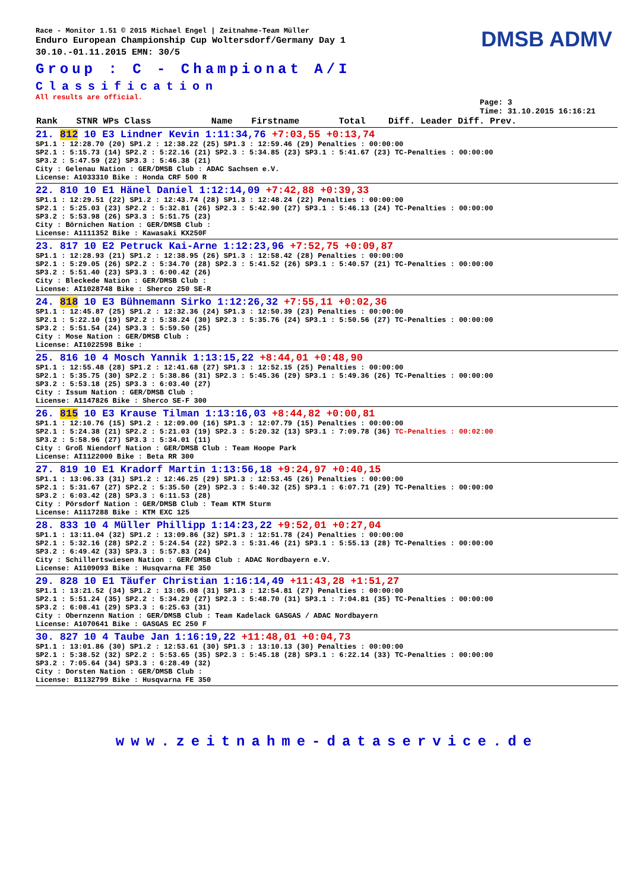DMSB ADMV
Race - Monitor 1.51 © 2015 Michael Engel | Zeitnahme-Team Müller
Enduro European Championship Cup Woltersdorf/Germany Day 1
30.10.-01.11.2015 EMN: 30/5
Group : C - Championat A/I
Classification
All results are official.
Page: 3
Time: 31.10.2015 16:16:21
| Rank | STNR WPs Class | Name | Firstname | Total | Diff. Leader Diff. Prev. |
| --- | --- | --- | --- | --- | --- |
21. 812 10 E3 Lindner Kevin 1:11:34,76 +7:03,55 +0:13,74
SP1.1 : 12:28.70 (20) SP1.2 : 12:38.22 (25) SP1.3 : 12:59.46 (29) Penalties : 00:00:00
SP2.1 : 5:15.73 (14) SP2.2 : 5:22.16 (21) SP2.3 : 5:34.85 (23) SP3.1 : 5:41.67 (23) TC-Penalties : 00:00:00
SP3.2 : 5:47.59 (22) SP3.3 : 5:46.38 (21)
City : Gelenau Nation : GER/DMSB Club : ADAC Sachsen e.V.
License: A1033310 Bike : Honda CRF 500 R
22. 810 10 E1 Hänel Daniel 1:12:14,09 +7:42,88 +0:39,33
SP1.1 : 12:29.51 (22) SP1.2 : 12:43.74 (28) SP1.3 : 12:48.24 (22) Penalties : 00:00:00
SP2.1 : 5:25.03 (23) SP2.2 : 5:32.81 (26) SP2.3 : 5:42.90 (27) SP3.1 : 5:46.13 (24) TC-Penalties : 00:00:00
SP3.2 : 5:53.98 (26) SP3.3 : 5:51.75 (23)
City : Börnichen Nation : GER/DMSB Club :
License: A1111352 Bike : Kawasaki KX250F
23. 817 10 E2 Petruck Kai-Arne 1:12:23,96 +7:52,75 +0:09,87
SP1.1 : 12:28.93 (21) SP1.2 : 12:38.95 (26) SP1.3 : 12:58.42 (28) Penalties : 00:00:00
SP2.1 : 5:29.05 (26) SP2.2 : 5:34.70 (28) SP2.3 : 5:41.52 (26) SP3.1 : 5:40.57 (21) TC-Penalties : 00:00:00
SP3.2 : 5:51.40 (23) SP3.3 : 6:00.42 (26)
City : Bleckede Nation : GER/DMSB Club :
License: AI1028748 Bike : Sherco 250 SE-R
24. 818 10 E3 Bühnemann Sirko 1:12:26,32 +7:55,11 +0:02,36
SP1.1 : 12:45.87 (25) SP1.2 : 12:32.36 (24) SP1.3 : 12:50.39 (23) Penalties : 00:00:00
SP2.1 : 5:22.10 (19) SP2.2 : 5:38.24 (30) SP2.3 : 5:35.76 (24) SP3.1 : 5:50.56 (27) TC-Penalties : 00:00:00
SP3.2 : 5:51.54 (24) SP3.3 : 5:59.50 (25)
City : Mose Nation : GER/DMSB Club :
License: AI1022598 Bike :
25. 816 10 4 Mosch Yannik 1:13:15,22 +8:44,01 +0:48,90
SP1.1 : 12:55.48 (28) SP1.2 : 12:41.68 (27) SP1.3 : 12:52.15 (25) Penalties : 00:00:00
SP2.1 : 5:35.75 (30) SP2.2 : 5:38.86 (31) SP2.3 : 5:45.36 (29) SP3.1 : 5:49.36 (26) TC-Penalties : 00:00:00
SP3.2 : 5:53.18 (25) SP3.3 : 6:03.40 (27)
City : Issum Nation : GER/DMSB Club :
License: A1147826 Bike : Sherco SE-F 300
26. 815 10 E3 Krause Tilman 1:13:16,03 +8:44,82 +0:00,81
SP1.1 : 12:10.76 (15) SP1.2 : 12:09.00 (16) SP1.3 : 12:07.79 (15) Penalties : 00:00:00
SP2.1 : 5:24.38 (21) SP2.2 : 5:21.03 (19) SP2.3 : 5:20.32 (13) SP3.1 : 7:09.78 (36) TC-Penalties : 00:02:00
SP3.2 : 5:58.96 (27) SP3.3 : 5:34.01 (11)
City : Groß Niendorf Nation : GER/DMSB Club : Team Hoope Park
License: AI1122000 Bike : Beta RR 300
27. 819 10 E1 Kradorf Martin 1:13:56,18 +9:24,97 +0:40,15
SP1.1 : 13:06.33 (31) SP1.2 : 12:46.25 (29) SP1.3 : 12:53.45 (26) Penalties : 00:00:00
SP2.1 : 5:31.67 (27) SP2.2 : 5:35.50 (29) SP2.3 : 5:40.32 (25) SP3.1 : 6:07.71 (29) TC-Penalties : 00:00:00
SP3.2 : 6:03.42 (28) SP3.3 : 6:11.53 (28)
City : Pörsdorf Nation : GER/DMSB Club : Team KTM Sturm
License: A1117288 Bike : KTM EXC 125
28. 833 10 4 Müller Phillipp 1:14:23,22 +9:52,01 +0:27,04
SP1.1 : 13:11.04 (32) SP1.2 : 13:09.86 (32) SP1.3 : 12:51.78 (24) Penalties : 00:00:00
SP2.1 : 5:32.16 (28) SP2.2 : 5:24.54 (22) SP2.3 : 5:31.46 (21) SP3.1 : 5:55.13 (28) TC-Penalties : 00:00:00
SP3.2 : 6:49.42 (33) SP3.3 : 5:57.83 (24)
City : Schillertswiesen Nation : GER/DMSB Club : ADAC Nordbayern e.V.
License: A1109093 Bike : Husqvarna FE 350
29. 828 10 E1 Täufer Christian 1:16:14,49 +11:43,28 +1:51,27
SP1.1 : 13:21.52 (34) SP1.2 : 13:05.08 (31) SP1.3 : 12:54.81 (27) Penalties : 00:00:00
SP2.1 : 5:51.24 (35) SP2.2 : 5:34.29 (27) SP2.3 : 5:48.70 (31) SP3.1 : 7:04.81 (35) TC-Penalties : 00:00:00
SP3.2 : 6:08.41 (29) SP3.3 : 6:25.63 (31)
City : Obernzenn Nation : GER/DMSB Club : Team Kadelack GASGAS / ADAC Nordbayern
License: A1070641 Bike : GASGAS EC 250 F
30. 827 10 4 Taube Jan 1:16:19,22 +11:48,01 +0:04,73
SP1.1 : 13:01.86 (30) SP1.2 : 12:53.61 (30) SP1.3 : 13:10.13 (30) Penalties : 00:00:00
SP2.1 : 5:38.52 (32) SP2.2 : 5:53.65 (35) SP2.3 : 5:45.18 (28) SP3.1 : 6:22.14 (33) TC-Penalties : 00:00:00
SP3.2 : 7:05.64 (34) SP3.3 : 6:28.49 (32)
City : Dorsten Nation : GER/DMSB Club :
License: B1132799 Bike : Husqvarna FE 350
www.zeitnahme-dataservice.de